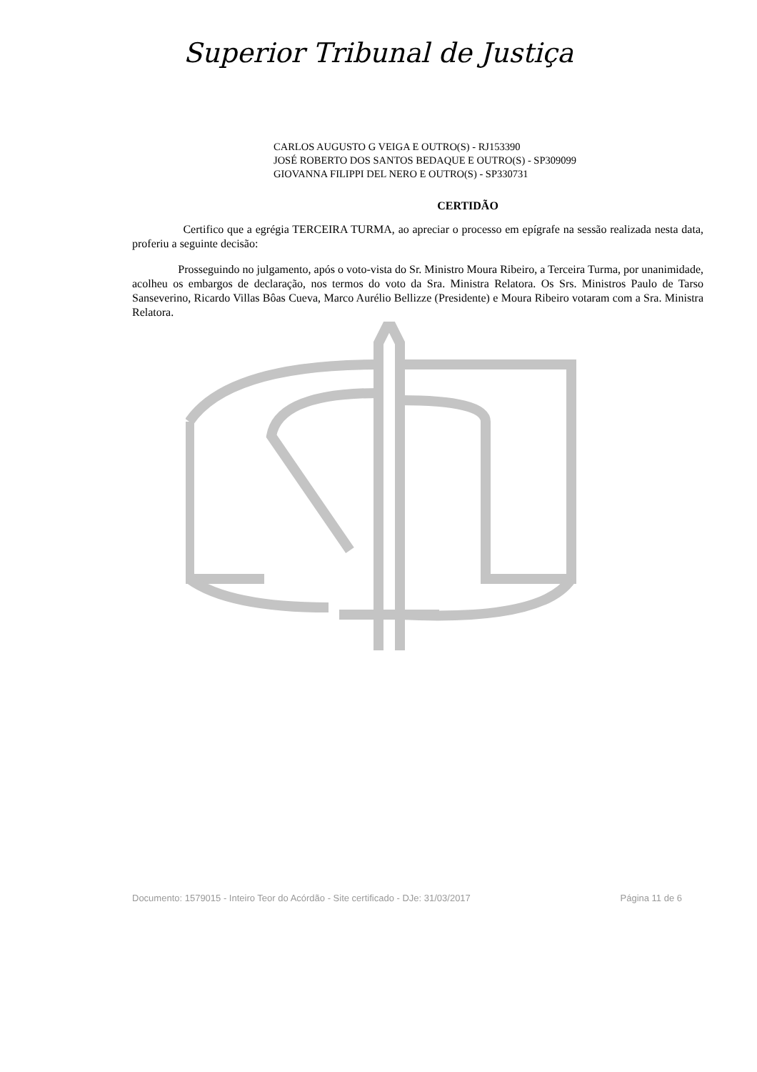Superior Tribunal de Justiça
CARLOS AUGUSTO G VEIGA E OUTRO(S) - RJ153390
JOSÉ ROBERTO DOS SANTOS BEDAQUE E OUTRO(S) - SP309099
GIOVANNA FILIPPI DEL NERO E OUTRO(S) - SP330731
CERTIDÃO
Certifico que a egrégia TERCEIRA TURMA, ao apreciar o processo em epígrafe na sessão realizada nesta data, proferiu a seguinte decisão:
Prosseguindo no julgamento, após o voto-vista do Sr. Ministro Moura Ribeiro, a Terceira Turma, por unanimidade, acolheu os embargos de declaração, nos termos do voto da Sra. Ministra Relatora. Os Srs. Ministros Paulo de Tarso Sanseverino, Ricardo Villas Bôas Cueva, Marco Aurélio Bellizze (Presidente) e Moura Ribeiro votaram com a Sra. Ministra Relatora.
Documento: 1579015 - Inteiro Teor do Acórdão - Site certificado - DJe: 31/03/2017 Página 11 de 6